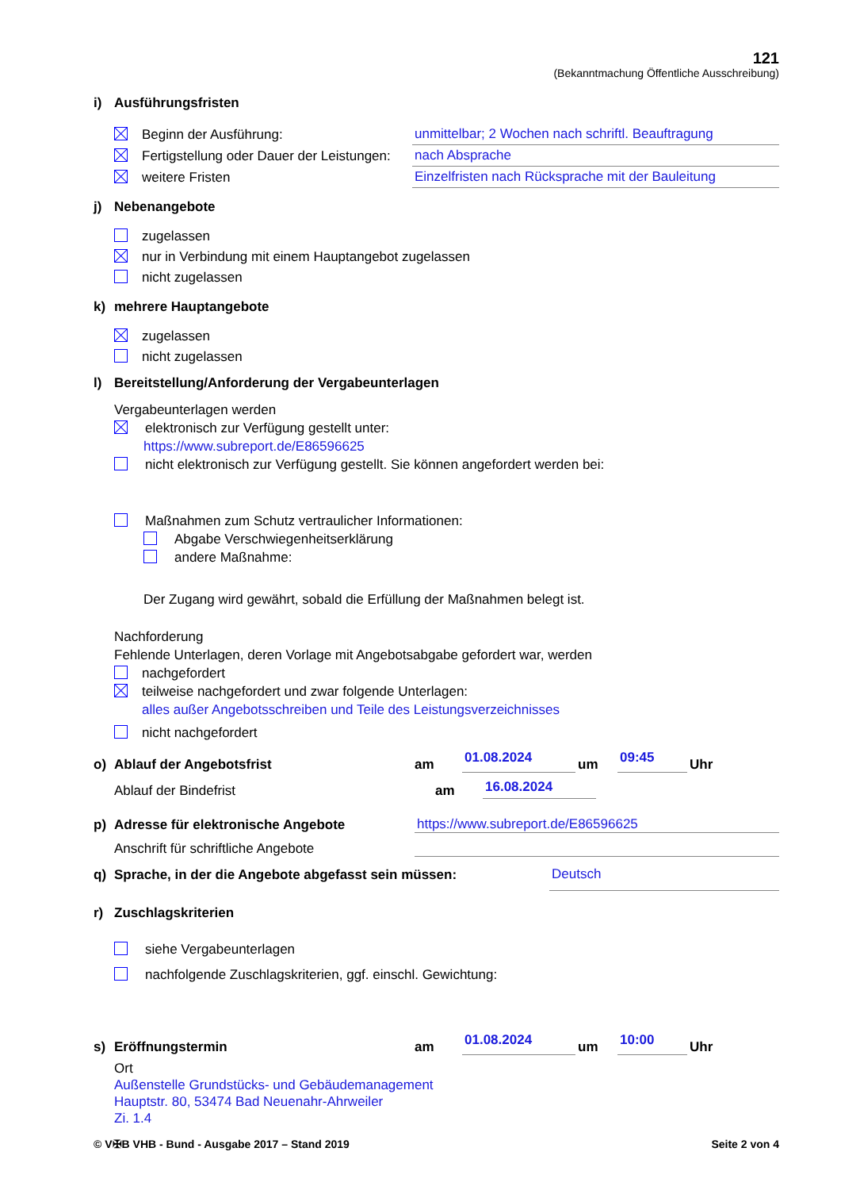121
(Bekanntmachung Öffentliche Ausschreibung)
i) Ausführungsfristen
Beginn der Ausführung:
unmittelbar; 2 Wochen nach schriftl. Beauftragung
Fertigstellung oder Dauer der Leistungen:
nach Absprache
weitere Fristen
Einzelfristen nach Rücksprache mit der Bauleitung
j) Nebenangebote
zugelassen
nur in Verbindung mit einem Hauptangebot zugelassen
nicht zugelassen
k) mehrere Hauptangebote
zugelassen
nicht zugelassen
l) Bereitstellung/Anforderung der Vergabeunterlagen
Vergabeunterlagen werden
elektronisch zur Verfügung gestellt unter:
https://www.subreport.de/E86596625
nicht elektronisch zur Verfügung gestellt. Sie können angefordert werden bei:
Maßnahmen zum Schutz vertraulicher Informationen:
Abgabe Verschwiegenheitserklärung
andere Maßnahme:
Der Zugang wird gewährt, sobald die Erfüllung der Maßnahmen belegt ist.
Nachforderung
Fehlende Unterlagen, deren Vorlage mit Angebotsabgabe gefordert war, werden
nachgefordert
teilweise nachgefordert und zwar folgende Unterlagen:
alles außer Angebotsschreiben und Teile des Leistungsverzeichnisses
nicht nachgefordert
o) Ablauf der Angebotsfrist
am
01.08.2024
um
09:45
Uhr
Ablauf der Bindefrist
am
16.08.2024
p) Adresse für elektronische Angebote
https://www.subreport.de/E86596625
Anschrift für schriftliche Angebote
q) Sprache, in der die Angebote abgefasst sein müssen:
Deutsch
r) Zuschlagskriterien
siehe Vergabeunterlagen
nachfolgende Zuschlagskriterien, ggf. einschl. Gewichtung:
s) Eröffnungstermin
am
01.08.2024
um
10:00
Uhr
Ort
Außenstelle Grundstücks- und Gebäudemanagement
Hauptstr. 80, 53474 Bad Neuenahr-Ahrweiler
Zi. 1.4
© V✠B VHB - Bund - Ausgabe 2017 – Stand 2019
Seite 2 von 4